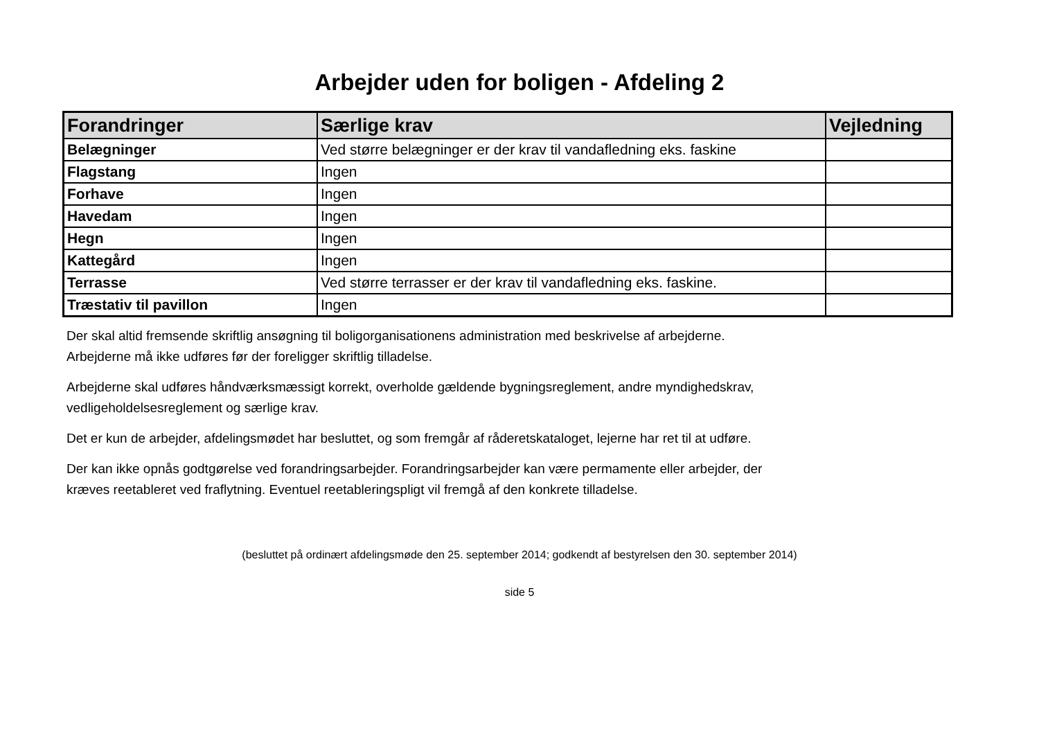Arbejder uden for boligen - Afdeling 2
| Forandringer | Særlige krav | Vejledning |
| --- | --- | --- |
| Belægninger | Ved større belægninger er der krav til vandafledning eks. faskine | |
| Flagstang | Ingen | |
| Forhave | Ingen | |
| Havedam | Ingen | |
| Hegn | Ingen | |
| Kattegård | Ingen | |
| Terrasse | Ved større terrasser er der krav til vandafledning eks. faskine. | |
| Træstativ til pavillon | Ingen | |
Der skal altid fremsende skriftlig ansøgning til boligorganisationens administration med beskrivelse af arbejderne.
Arbejderne må ikke udføres før der foreligger skriftlig tilladelse.
Arbejderne skal udføres håndværksmæssigt korrekt, overholde gældende bygningsreglement, andre myndighedskrav,
vedligeholdelsesreglement og særlige krav.
Det er kun de arbejder, afdelingsmødet har besluttet, og som fremgår af råderetskataloget, lejerne har ret til at udføre.
Der kan ikke opnås godtgørelse ved forandringsarbejder. Forandringsarbejder kan være permamente eller arbejder, der
kræves reetableret ved fraflytning. Eventuel reetableringspligt vil fremgå af den konkrete tilladelse.
(besluttet på ordinært afdelingsmøde den 25. september 2014; godkendt af bestyrelsen den 30. september 2014)
side 5